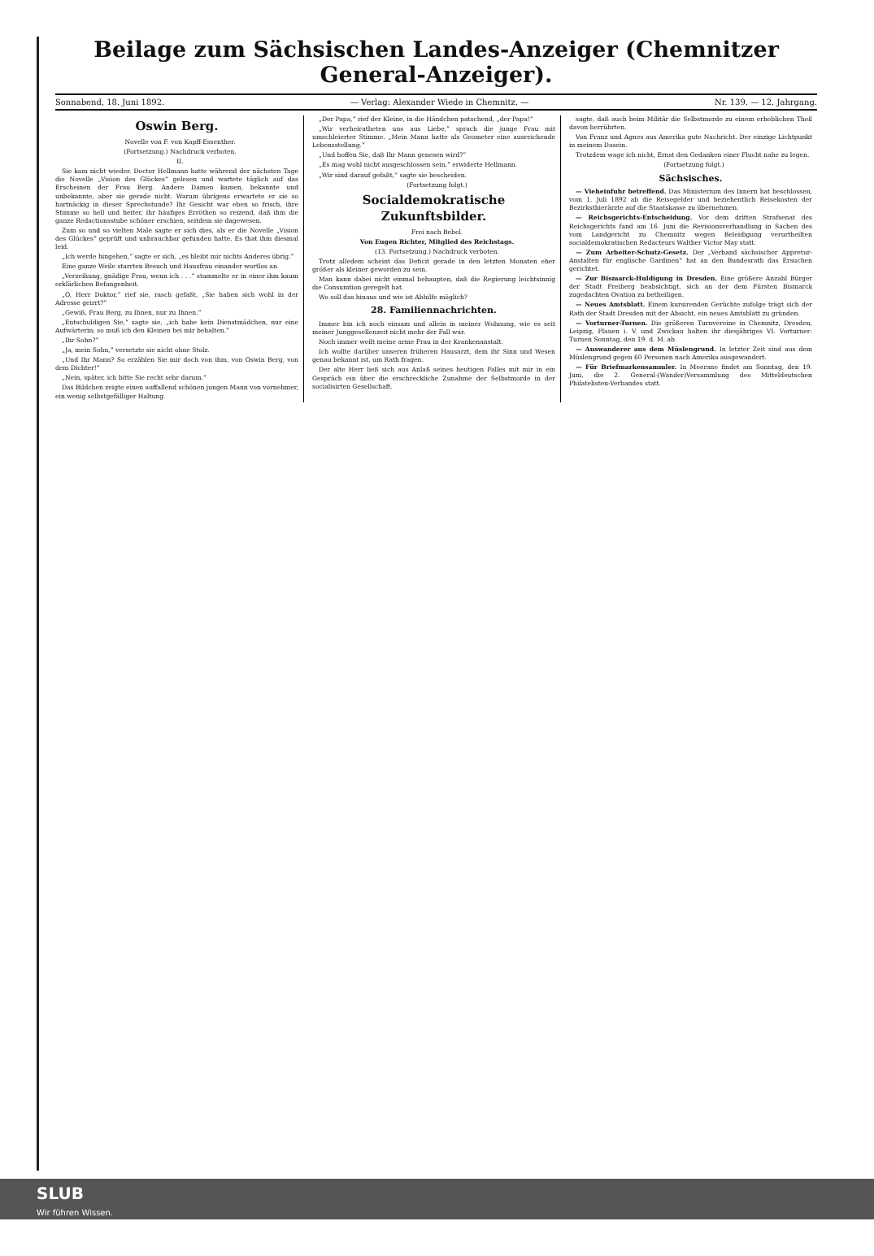Beilage zum Sächsischen Landes-Anzeiger (Chemnitzer General-Anzeiger).
Sonnabend, 18. Juni 1892. — Verlag: Alexander Wiede in Chemnitz. — Nr. 139. — 12. Jahrgang.
Oswin Berg.
Novelle von F. von Kapff-Essenther.
(Fortsetzung.) Nachdruck verboten.
II.
Sie kam nicht wieder. Doctor Hellmann hatte während der nächsten Tage die Novelle „Vision des Glückes“ gelesen und wartete täglich auf das Erscheinen der Frau Berg. Andere Damen kamen, bekannte und unbekannte, aber sie gerade nicht. Warum übrigens erwartete er sie so hartnäckig in dieser Sprechstunde? Ihr Gesicht war eben so frisch, ihre Stimme so hell und heiter, ihr häufiges Erröthen so reizend, daß ihm die ganze Redactionsstube schöner erschien, seitdem sie dagewesen.
Zum so und so vielten Male sagte er sich dies, als er die Novelle „Vision des Glückes“ geprüft und unbrauchbar gefunden hatte. Es that ihm diesmal leid.
„Ich werde hingehen,“ sagte er sich, „es bleibt mir nichts Anderes übrig.“
Eine ganze Weile starrten Besuch und Hausfrau einander wortlos an.
„Verzeihung, gnädige Frau, wenn ich . . .“ stammelte er in einer ihm kaum erklärlichen Befangenheit.
„O, Herr Doktor,“ rief sie, rasch gefaßt, „Sie haben sich wohl in der Adresse geirrt?“
„Gewiß, Frau Berg, zu Ihnen, nur zu Ihnen.“
„Entschuldigen Sie,“ sagte sie, „ich habe kein Dienstmädchen, nur eine Aufwärterin; so muß ich den Kleinen bei mir behalten.“
„Ihr Sohn?“
„Ja, mein Sohn,“ versetzte sie nicht ohne Stolz.
„Und Ihr Mann? So erzählen Sie mir doch von ihm, von Oswin Berg, von dem Dichter!“
„Nein, später, ich bitte Sie recht sehr darum.“
Das Bildchen zeigte einen auffallend schönen jungen Mann von vornehmer, ein wenig selbstgefälliger Haltung.
„Der Papa,“ rief der Kleine, in die Händchen patschend, „der Papa!“
„Wir verheiratheten uns aus Liebe,“ sprach die junge Frau mit umschleierter Stimme. „Mein Mann hatte als Geometer eine ausreichende Lebensstellung.“
„Und hoffen Sie, daß Ihr Mann genesen wird?“
„Es mag wohl nicht ausgeschlossen sein,“ erwiderte Hellmann.
„Wir sind darauf gefaßt,“ sagte sie bescheiden.
(Fortsetzung folgt.)
Socialdemokratische Zukunftsbilder.
Frei nach Bebel.
Von Eugen Richter, Mitglied des Reichstags.
(13. Fortsetzung.) Nachdruck verboten.
Trotz alledem scheint das Deficit gerade in den letzten Monaten eher größer als kleiner geworden zu sein.
Man kann dabei nicht einmal behaupten, daß die Regierung leichtsinnig die Consumtion geregelt hat.
Wo soll das hinaus und wie ist Abhilfe möglich?
28. Familiennachrichten.
Immer bin ich noch einsam und allein in meiner Wohnung, wie es seit meiner Junggesellenzeit nicht mehr der Fall war.
Noch immer weilt meine arme Frau in der Krankenanstalt.
Ich wollte darüber unseren früheren Hausarzt, dem ihr Sinn und Wesen genau bekannt ist, um Rath fragen.
Der alte Herr ließ sich aus Anlaß seines heutigen Falles mit mir in ein Gespräch ein über die erschreckliche Zunahme der Selbstmorde in der socialisirten Gesellschaft.
sagte, daß auch beim Militär die Selbstmorde zu einem erheblichen Theil davon herrührten.
Von Franz und Agnes aus Amerika gute Nachricht. Der einzige Lichtpunkt in meinem Dasein.
Trotzdem wage ich nicht, Ernst den Gedanken einer Flucht nahe zu legen.
(Fortsetzung folgt.)
Sächsisches.
— Vieheinfuhr betreffend. Das Ministerium des Innern hat beschlossen, vom 1. Juli 1892 ab die Reisegelder und beziehentlich Reisekosten der Bezirksthierärzte auf die Staatskasse zu übernehmen.
— Reichsgerichts-Entscheidung. Vor dem dritten Strafsenat des Reichsgerichts fand am 16. Juni die Revisionsverhandlung in Sachen des vom Landgericht zu Chemnitz wegen Beleidigung verurtheilten socialdemokratischen Redacteurs Walther Victor May statt.
— Zum Arbeiter-Schutz-Gesetz. Der „Verband sächsischer Appretur-Anstalten für englische Gardinen“ hat an den Bundesrath das Ersuchen gerichtet.
— Zur Bismarck-Huldigung in Dresden. Eine größere Anzahl Bürger der Stadt Freiberg beabsichtigt, sich an der dem Fürsten Bismarck zugedachten Ovation zu betheiligen.
— Neues Amtsblatt. Einem kursirenden Gerüchte zufolge trägt sich der Rath der Stadt Dresden mit der Absicht, ein neues Amtsblatt zu gründen.
— Vorturner-Turnen. Die größeren Turnvereine in Chemnitz, Dresden, Leipzig, Plauen i. V. und Zwickau halten ihr diesjähriges VI. Vorturner-Turnen Sonntag, den 19. d. M. ab.
— Auswanderer aus dem Müslengrund. In letzter Zeit sind aus dem Müslengrund gegen 60 Personen nach Amerika ausgewandert.
— Für Briefmarkensammler. In Meerane findet am Sonntag, den 19. Juni, die 2. General-(Wander)Versammlung des Mitteldeutschen Philatelisten-Verbandes statt.
SLUB
Wir führen Wissen.